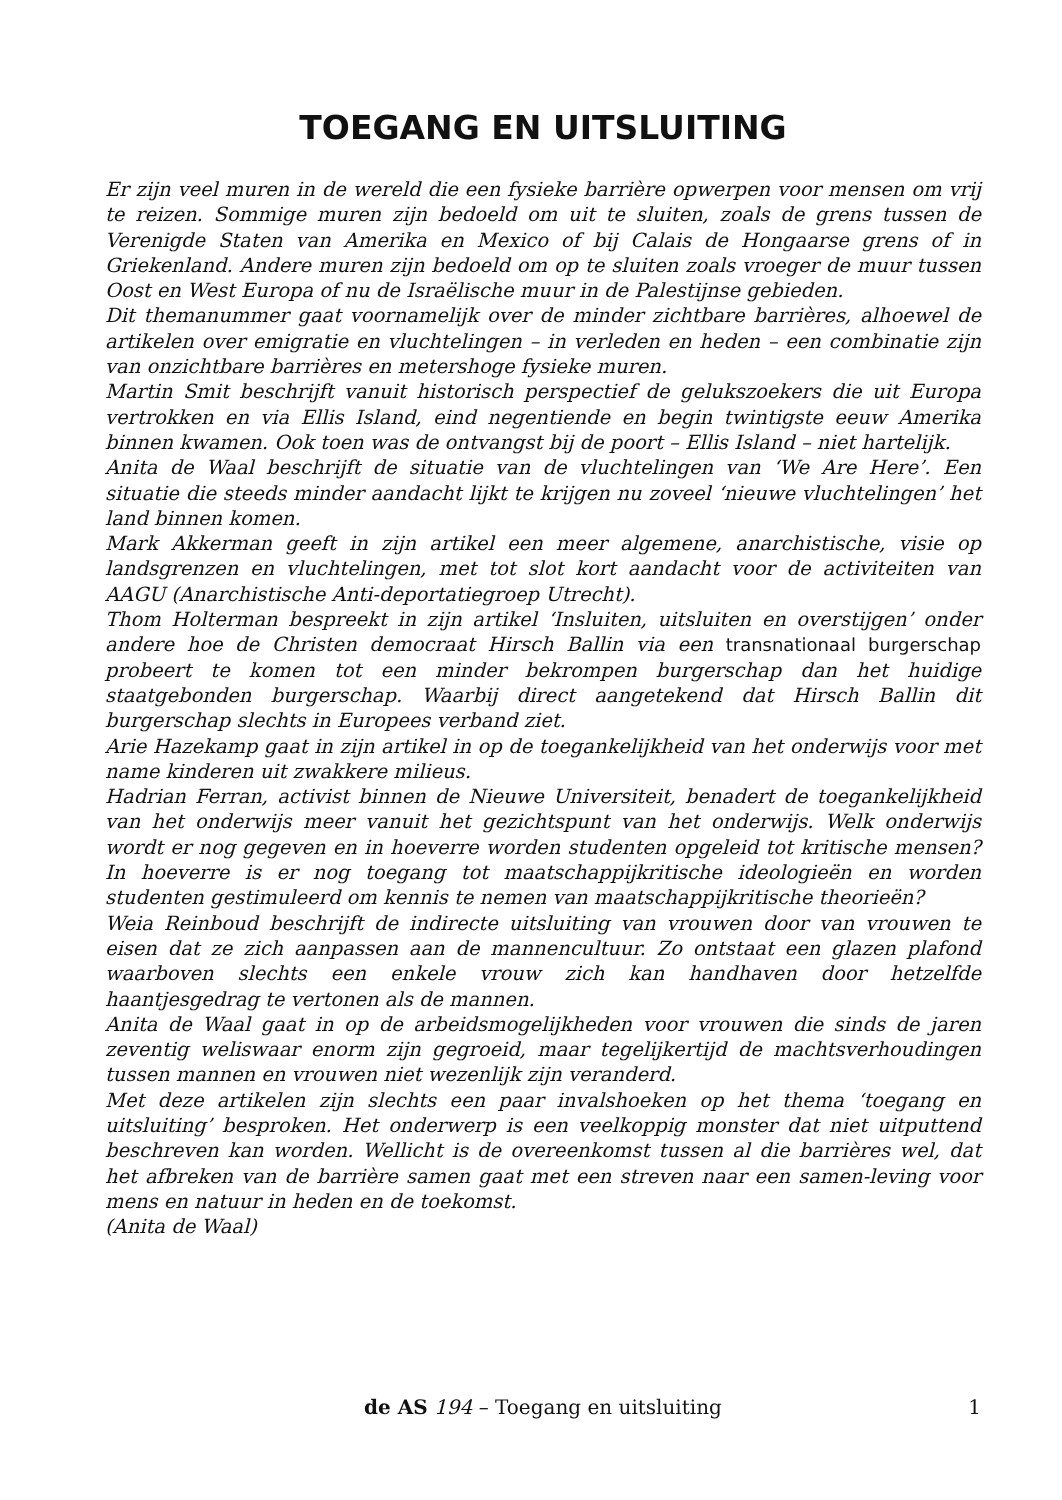TOEGANG EN UITSLUITING
Er zijn veel muren in de wereld die een fysieke barrière opwerpen voor mensen om vrij te reizen. Sommige muren zijn bedoeld om uit te sluiten, zoals de grens tussen de Verenigde Staten van Amerika en Mexico of bij Calais de Hongaarse grens of in Griekenland. Andere muren zijn bedoeld om op te sluiten zoals vroeger de muur tussen Oost en West Europa of nu de Israëlische muur in de Palestijnse gebieden.
Dit themanummer gaat voornamelijk over de minder zichtbare barrières, alhoewel de artikelen over emigratie en vluchtelingen – in verleden en heden – een combinatie zijn van onzichtbare barrières en metershoge fysieke muren.
Martin Smit beschrijft vanuit historisch perspectief de gelukszoekers die uit Europa vertrokken en via Ellis Island, eind negentiende en begin twintigste eeuw Amerika binnen kwamen. Ook toen was de ontvangst bij de poort – Ellis Island – niet hartelijk.
Anita de Waal beschrijft de situatie van de vluchtelingen van ‘We Are Here’. Een situatie die steeds minder aandacht lijkt te krijgen nu zoveel ‘nieuwe vluchtelingen’ het land binnen komen.
Mark Akkerman geeft in zijn artikel een meer algemene, anarchistische, visie op landsgrenzen en vluchtelingen, met tot slot kort aandacht voor de activiteiten van AAGU (Anarchistische Anti-deportatiegroep Utrecht).
Thom Holterman bespreekt in zijn artikel ‘Insluiten, uitsluiten en overstijgen’ onder andere hoe de Christen democraat Hirsch Ballin via een transnationaal burgerschap probeert te komen tot een minder bekrompen burgerschap dan het huidige staatgebonden burgerschap. Waarbij direct aangetekend dat Hirsch Ballin dit burgerschap slechts in Europees verband ziet.
Arie Hazekamp gaat in zijn artikel in op de toegankelijkheid van het onderwijs voor met name kinderen uit zwakkere milieus.
Hadrian Ferran, activist binnen de Nieuwe Universiteit, benadert de toegankelijkheid van het onderwijs meer vanuit het gezichtspunt van het onderwijs. Welk onderwijs wordt er nog gegeven en in hoeverre worden studenten opgeleid tot kritische mensen? In hoeverre is er nog toegang tot maatschappijkritische ideologieën en worden studenten gestimuleerd om kennis te nemen van maatschappijkritische theorieën?
Weia Reinboud beschrijft de indirecte uitsluiting van vrouwen door van vrouwen te eisen dat ze zich aanpassen aan de mannencultuur. Zo ontstaat een glazen plafond waarboven slechts een enkele vrouw zich kan handhaven door hetzelfde haantjesgedrag te vertonen als de mannen.
Anita de Waal gaat in op de arbeidsmogelijkheden voor vrouwen die sinds de jaren zeventig weliswaar enorm zijn gegroeid, maar tegelijkertijd de machtsverhoudingen tussen mannen en vrouwen niet wezenlijk zijn veranderd.
Met deze artikelen zijn slechts een paar invalshoeken op het thema ‘toegang en uitsluiting’ besproken. Het onderwerp is een veelkoppig monster dat niet uitputtend beschreven kan worden. Wellicht is de overeenkomst tussen al die barrières wel, dat het afbreken van de barrière samen gaat met een streven naar een samen-leving voor mens en natuur in heden en de toekomst.
(Anita de Waal)
de AS 194 – Toegang en uitsluiting 1